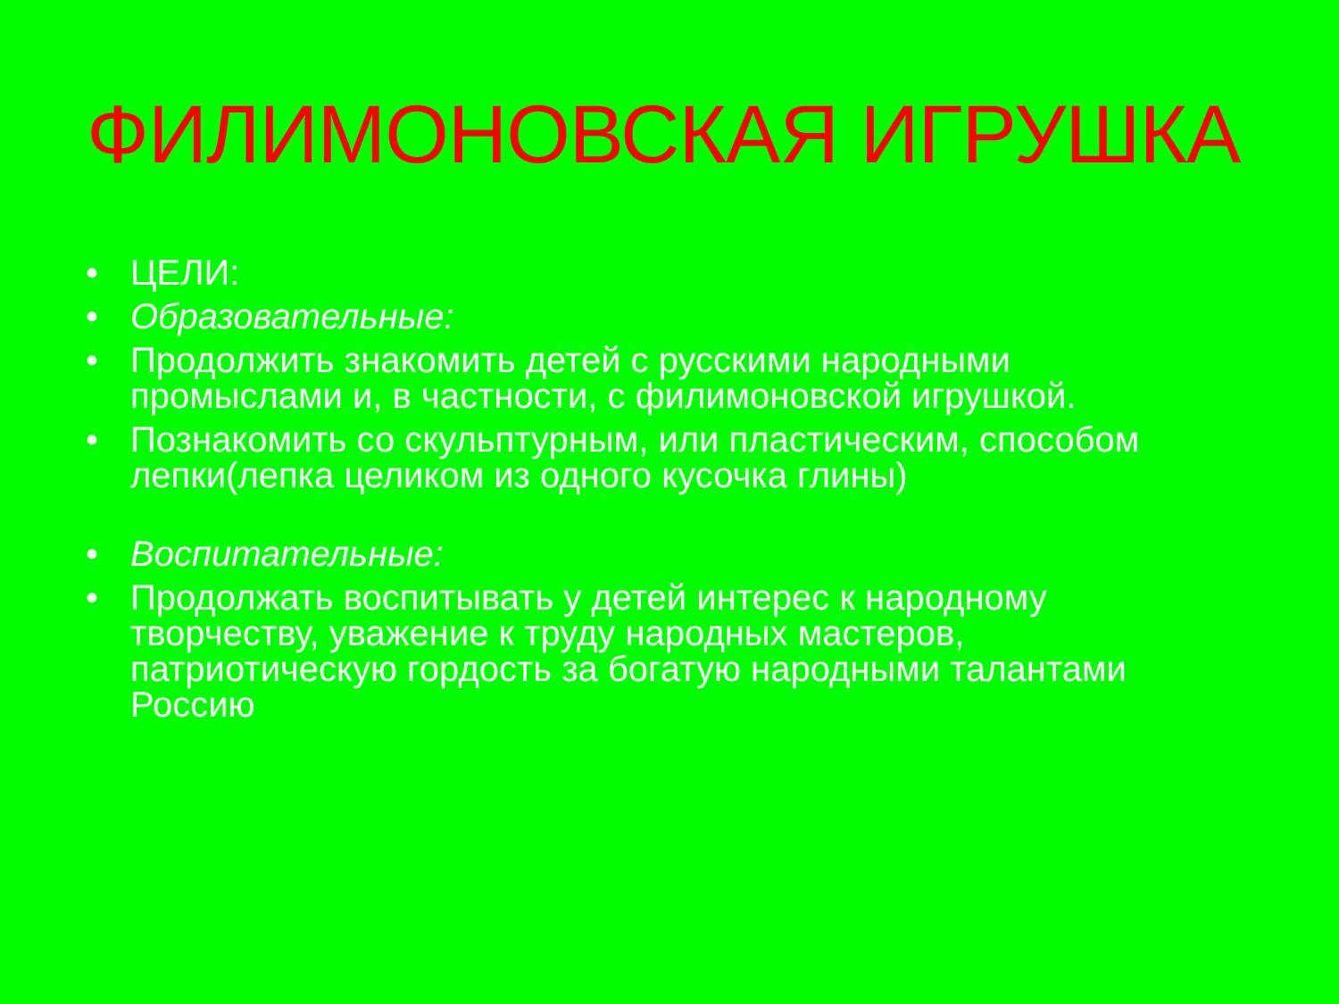ФИЛИМОНОВСКАЯ ИГРУШКА
• ЦЕЛИ:
• Образовательные:
• Продолжить знакомить детей с русскими народными промыслами и, в частности, с филимоновской игрушкой.
• Познакомить со скульптурным, или пластическим, способом лепки(лепка целиком из одного кусочка глины)
• Воспитательные:
• Продолжать воспитывать у детей интерес к народному творчеству, уважение к труду народных мастеров, патриотическую гордость за богатую народными талантами Россию